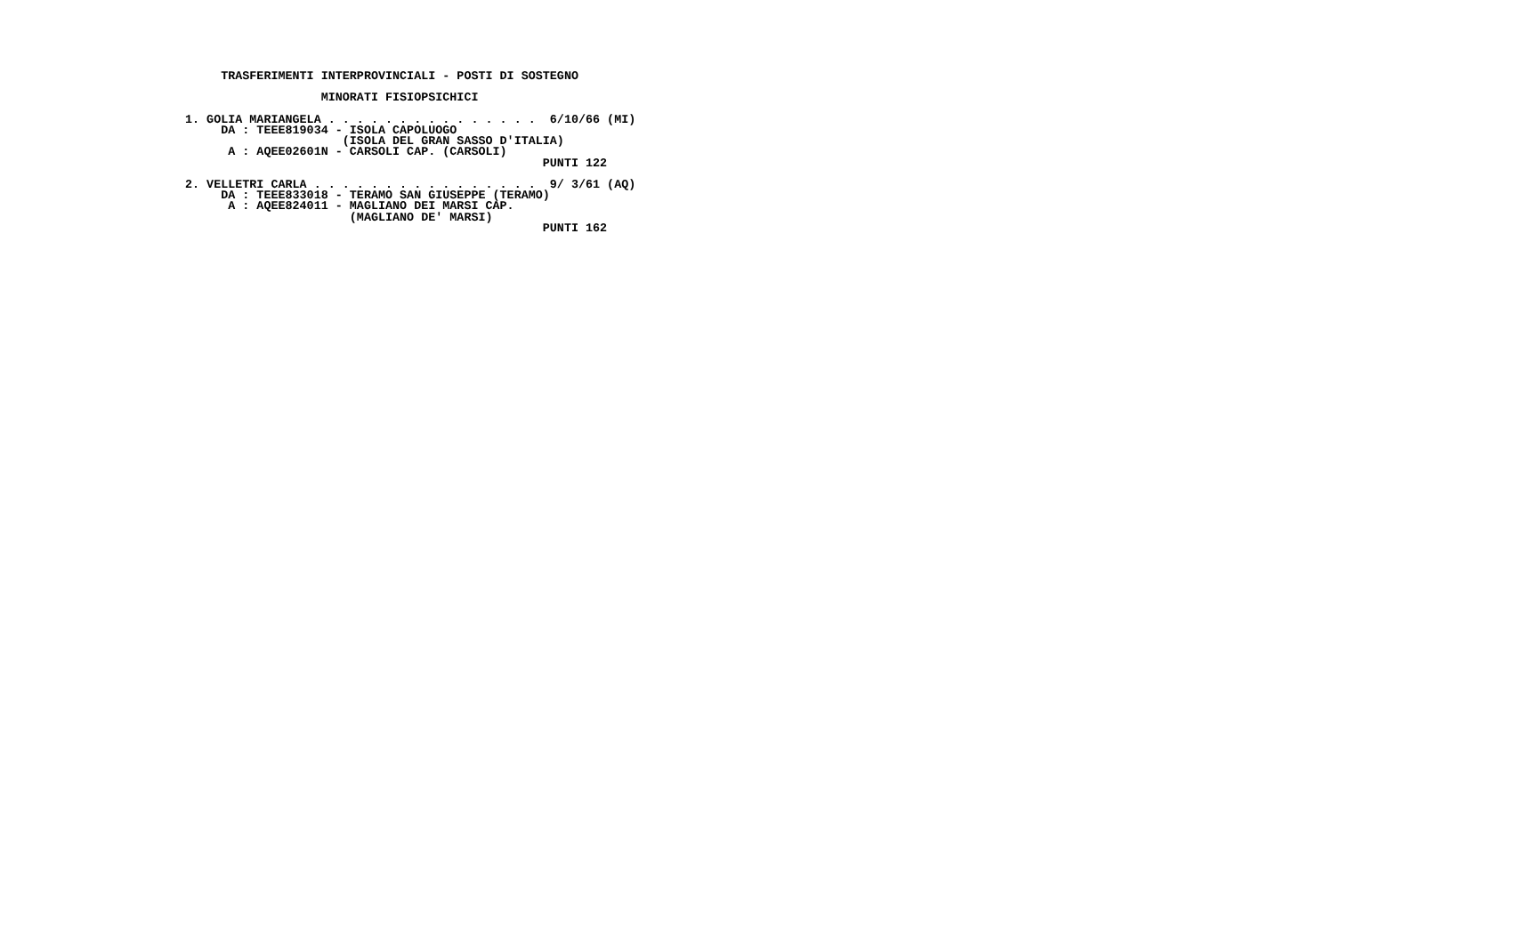TRASFERIMENTI INTERPROVINCIALI - POSTI DI SOSTEGNO

                   MINORATI FISIOPSICHICI

1. GOLIA MARIANGELA . . . . . . . . . . . . . . .  6/10/66 (MI)
     DA : TEEE819034 - ISOLA CAPOLUOGO
                      (ISOLA DEL GRAN SASSO D'ITALIA)
      A : AQEE02601N - CARSOLI CAP. (CARSOLI)
                                                  PUNTI 122

2. VELLETRI CARLA . . . . . . . . . . . . . . . .  9/ 3/61 (AQ)
     DA : TEEE833018 - TERAMO SAN GIUSEPPE (TERAMO)
      A : AQEE824011 - MAGLIANO DEI MARSI CAP.
                       (MAGLIANO DE' MARSI)
                                                  PUNTI 162